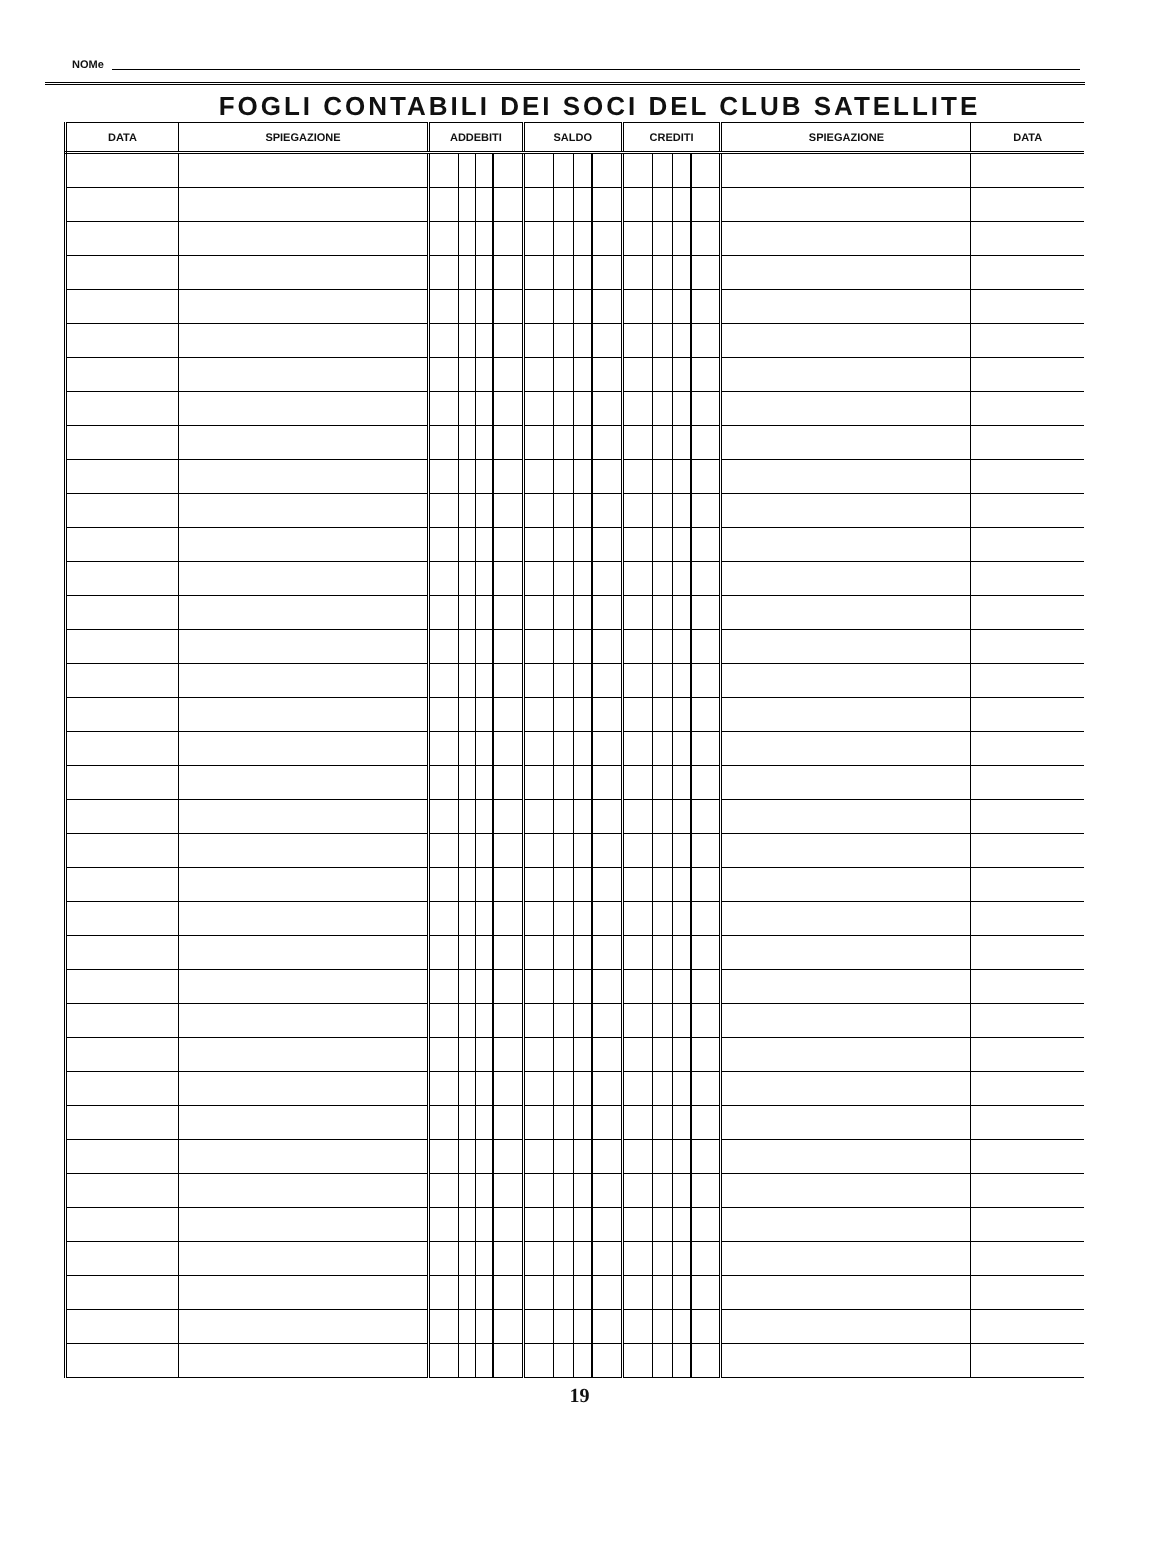NOMe
FOGLI CONTABILI DEI SOCI DEL CLUB SATELLITE
| DATA | SPIEGAZIONE | ADDEBITI | | | | SALDO | | | | CREDITI | | | | SPIEGAZIONE | DATA |
| --- | --- | --- | --- | --- | --- | --- | --- | --- | --- | --- | --- | --- | --- | --- | --- |
19